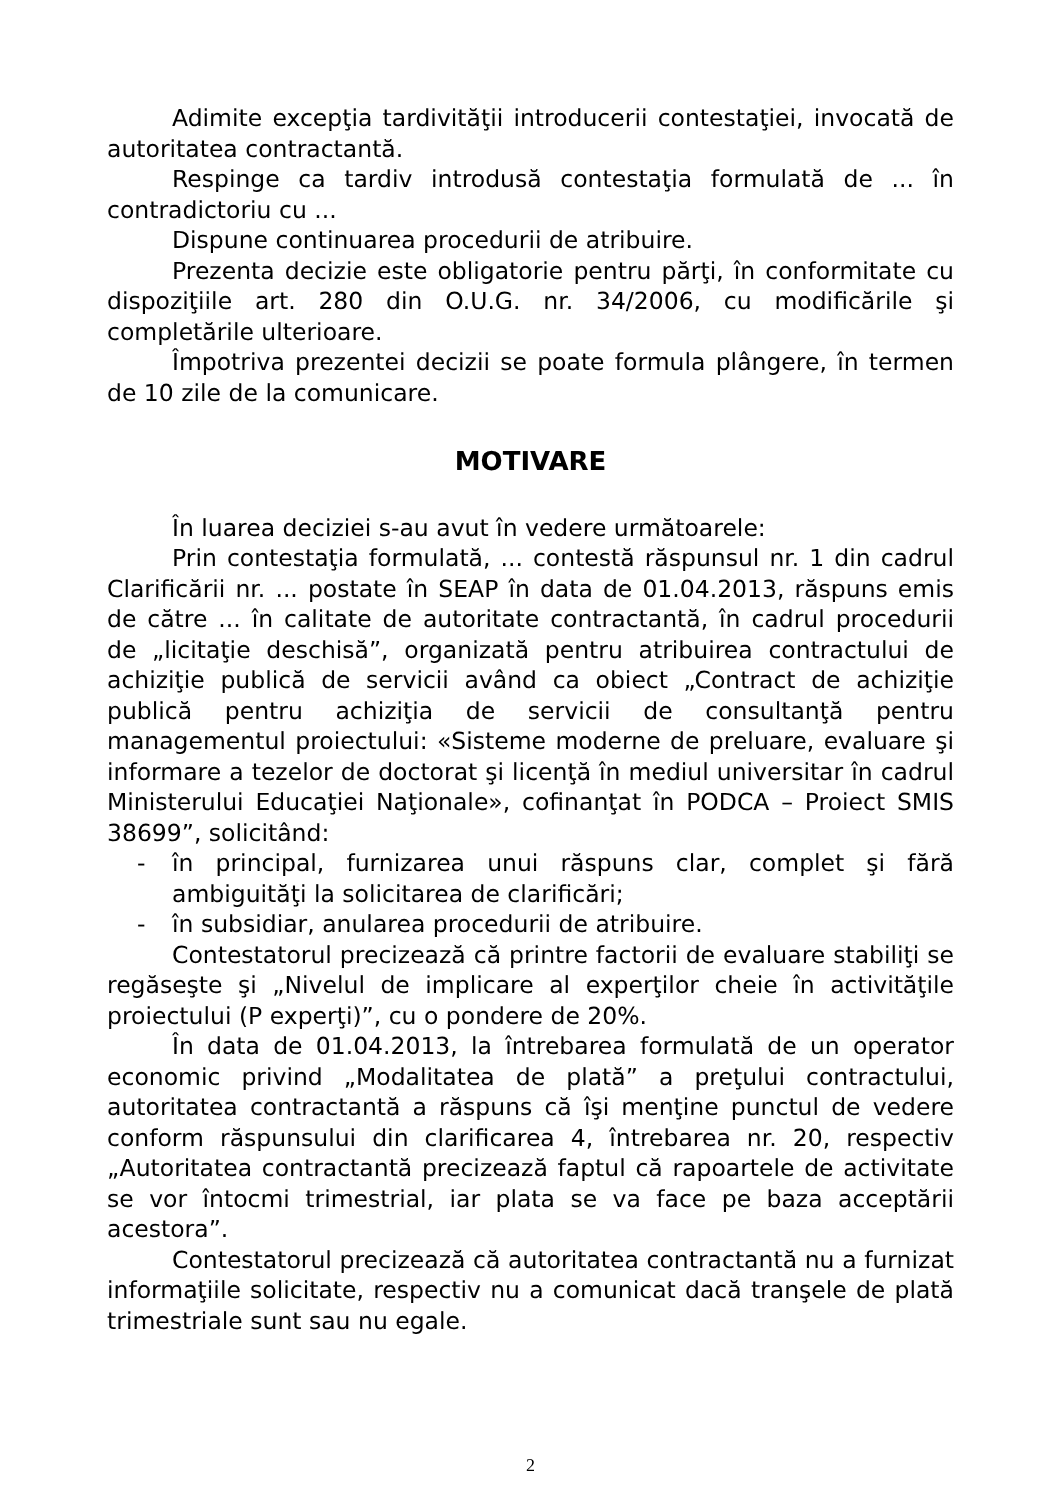Adimite excepţia tardivităţii introducerii contestaţiei, invocată de autoritatea contractantă.
Respinge ca tardiv introdusă contestaţia formulată de ... în contradictoriu cu ...
Dispune continuarea procedurii de atribuire.
Prezenta decizie este obligatorie pentru părţi, în conformitate cu dispoziţiile art. 280 din O.U.G. nr. 34/2006, cu modificările şi completările ulterioare.
Împotriva prezentei decizii se poate formula plângere, în termen de 10 zile de la comunicare.
MOTIVARE
În luarea deciziei s-au avut în vedere următoarele:
Prin contestaţia formulată, ... contestă răspunsul nr. 1 din cadrul Clarificării nr. ... postate în SEAP în data de 01.04.2013, răspuns emis de către ... în calitate de autoritate contractantă, în cadrul procedurii de „licitaţie deschisă”, organizată pentru atribuirea contractului de achiziţie publică de servicii având ca obiect „Contract de achiziţie publică pentru achiziţia de servicii de consultanţă pentru managementul proiectului: «Sisteme moderne de preluare, evaluare şi informare a tezelor de doctorat şi licenţă în mediul universitar în cadrul Ministerului Educaţiei Naţionale», cofinanţat în PODCA – Proiect SMIS 38699”, solicitând:
- în principal, furnizarea unui răspuns clar, complet şi fără ambiguităţi la solicitarea de clarificări;
- în subsidiar, anularea procedurii de atribuire.
Contestatorul precizează că printre factorii de evaluare stabiliţi se regăseşte şi „Nivelul de implicare al experţilor cheie în activităţile proiectului (P experţi)”, cu o pondere de 20%.
În data de 01.04.2013, la întrebarea formulată de un operator economic privind „Modalitatea de plată” a preţului contractului, autoritatea contractantă a răspuns că îşi menţine punctul de vedere conform răspunsului din clarificarea 4, întrebarea nr. 20, respectiv „Autoritatea contractantă precizează faptul că rapoartele de activitate se vor întocmi trimestrial, iar plata se va face pe baza acceptării acestora”.
Contestatorul precizează că autoritatea contractantă nu a furnizat informaţiile solicitate, respectiv nu a comunicat dacă tranşele de plată trimestriale sunt sau nu egale.
2